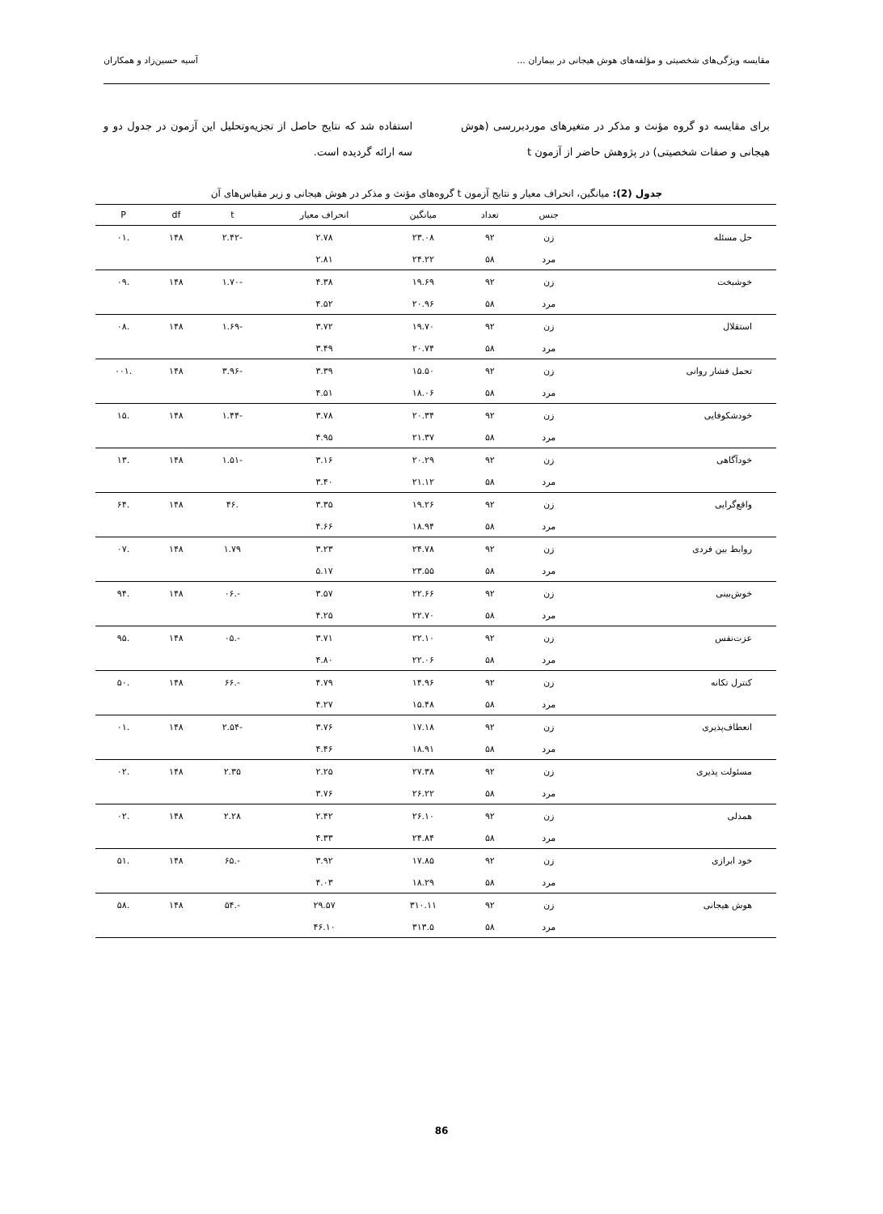مقایسه ویژگی‌های شخصیتی و مؤلفه‌های هوش هیجانی در بیماران ... آسیه حسین‌زاد و همکاران
برای مقایسه دو گروه مؤنث و مذکر در متغیرهای موردبررسی (هوش هیجانی و صفات شخصیتی) در پژوهش حاضر از آزمون t
استفاده شد که نتایج حاصل از تجزیه‌وتحلیل این آزمون در جدول دو و سه ارائه گردیده است.
جدول (2): میانگین، انحراف معیار و نتایج آزمون t گروه‌های مؤنث و مذکر در هوش هیجانی و زیر مقیاس‌های آن
| | جنس | تعداد | میانگین | انحراف معیار | t | df | P |
| --- | --- | --- | --- | --- | --- | --- | --- |
| حل مسئله | زن | ۹۲ | ۲۳.۰۸ | ۲.۷۸ | -۲.۴۲ | ۱۴۸ | .۰۱ |
| | مرد | ۵۸ | ۲۴.۲۲ | ۲.۸۱ | | | |
| خوشبخت | زن | ۹۲ | ۱۹.۶۹ | ۴.۳۸ | -۱.۷۰ | ۱۴۸ | .۰۹ |
| | مرد | ۵۸ | ۲۰.۹۶ | ۴.۵۲ | | | |
| استقلال | زن | ۹۲ | ۱۹.۷۰ | ۳.۷۲ | -۱.۶۹ | ۱۴۸ | .۰۸ |
| | مرد | ۵۸ | ۲۰.۷۴ | ۳.۴۹ | | | |
| تحمل فشار روانی | زن | ۹۲ | ۱۵.۵۰ | ۳.۳۹ | -۳.۹۶ | ۱۴۸ | .۰۰۱ |
| | مرد | ۵۸ | ۱۸.۰۶ | ۴.۵۱ | | | |
| خودشکوفایی | زن | ۹۲ | ۲۰.۳۴ | ۳.۷۸ | -۱.۴۴ | ۱۴۸ | .۱۵ |
| | مرد | ۵۸ | ۲۱.۳۷ | ۴.۹۵ | | | |
| خودآگاهی | زن | ۹۲ | ۲۰.۲۹ | ۳.۱۶ | -۱.۵۱ | ۱۴۸ | .۱۳ |
| | مرد | ۵۸ | ۲۱.۱۲ | ۳.۴۰ | | | |
| واقع‌گرایی | زن | ۹۲ | ۱۹.۲۶ | ۳.۳۵ | .۴۶ | ۱۴۸ | .۶۴ |
| | مرد | ۵۸ | ۱۸.۹۴ | ۴.۶۶ | | | |
| روابط بین فردی | زن | ۹۲ | ۲۴.۷۸ | ۳.۲۳ | ۱.۷۹ | ۱۴۸ | .۰۷ |
| | مرد | ۵۸ | ۲۳.۵۵ | ۵.۱۷ | | | |
| خوش‌بینی | زن | ۹۲ | ۲۲.۶۶ | ۳.۵۷ | -.۰۶ | ۱۴۸ | .۹۴ |
| | مرد | ۵۸ | ۲۲.۷۰ | ۴.۲۵ | | | |
| عزت‌نفس | زن | ۹۲ | ۲۲.۱۰ | ۳.۷۱ | -.۰۵ | ۱۴۸ | .۹۵ |
| | مرد | ۵۸ | ۲۲.۰۶ | ۴.۸۰ | | | |
| کنترل تکانه | زن | ۹۲ | ۱۴.۹۶ | ۴.۷۹ | -.۶۶ | ۱۴۸ | .۵۰ |
| | مرد | ۵۸ | ۱۵.۴۸ | ۴.۲۷ | | | |
| انعطاف‌پذیری | زن | ۹۲ | ۱۷.۱۸ | ۳.۷۶ | -۲.۵۴ | ۱۴۸ | .۰۱ |
| | مرد | ۵۸ | ۱۸.۹۱ | ۴.۴۶ | | | |
| مسئولت پذیری | زن | ۹۲ | ۲۷.۳۸ | ۲.۲۵ | ۲.۳۵ | ۱۴۸ | .۰۲ |
| | مرد | ۵۸ | ۲۶.۲۲ | ۳.۷۶ | | | |
| همدلی | زن | ۹۲ | ۲۶.۱۰ | ۲.۴۲ | ۲.۲۸ | ۱۴۸ | .۰۲ |
| | مرد | ۵۸ | ۲۴.۸۴ | ۴.۳۳ | | | |
| خود ابرازی | زن | ۹۲ | ۱۷.۸۵ | ۳.۹۲ | -.۶۵ | ۱۴۸ | .۵۱ |
| | مرد | ۵۸ | ۱۸.۲۹ | ۴.۰۳ | | | |
| هوش هیجانی | زن | ۹۲ | ۳۱۰.۱۱ | ۲۹.۵۷ | -.۵۴ | ۱۴۸ | .۵۸ |
| | مرد | ۵۸ | ۳۱۳.۵ | ۴۶.۱۰ | | | |
86